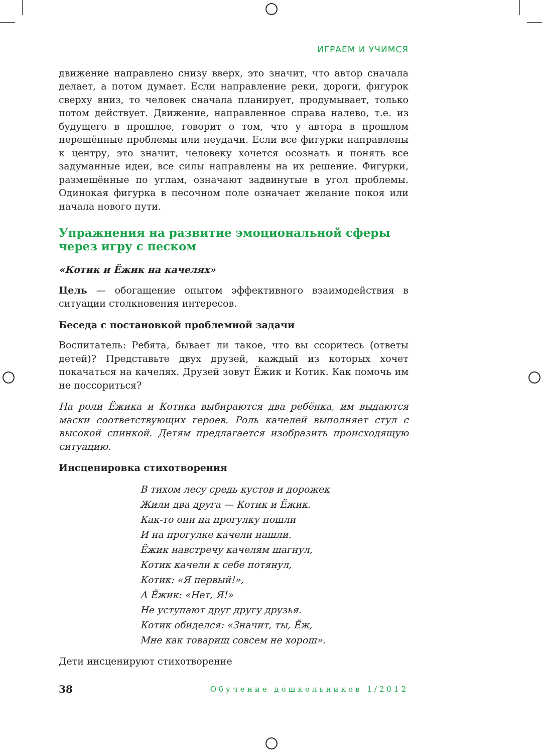ИГРАЕМ И УЧИМСЯ
движение направлено снизу вверх, это значит, что автор сначала делает, а потом думает. Если направление реки, дороги, фигурок сверху вниз, то человек сначала планирует, продумывает, только потом действует. Движение, направленное справа налево, т.е. из будущего в прошлое, говорит о том, что у автора в прошлом нерешённые проблемы или неудачи. Если все фигурки направлены к центру, это значит, человеку хочется осознать и понять все задуманные идеи, все силы направлены на их решение. Фигурки, размещённые по углам, означают задвинутые в угол проблемы. Одинокая фигурка в песочном поле означает желание покоя или начала нового пути.
Упражнения на развитие эмоциональной сферы через игру с песком
«Котик и Ёжик на качелях»
Цель — обогащение опытом эффективного взаимодействия в ситуации столкновения интересов.
Беседа с постановкой проблемной задачи
Воспитатель: Ребята, бывает ли такое, что вы ссоритесь (ответы детей)? Представьте двух друзей, каждый из которых хочет покачаться на качелях. Друзей зовут Ёжик и Котик. Как помочь им не поссориться?
На роли Ёжика и Котика выбираются два ребёнка, им выдаются маски соответствующих героев. Роль качелей выполняет стул с высокой спинкой. Детям предлагается изобразить происходящую ситуацию.
Инсценировка стихотворения
В тихом лесу средь кустов и дорожек
Жили два друга — Котик и Ёжик.
Как-то они на прогулку пошли
И на прогулке качели нашли.
Ёжик навстречу качелям шагнул,
Котик качели к себе потянул,
Котик: «Я первый!»,
А Ёжик: «Нет, Я!»
Не уступают друг другу друзья.
Котик обиделся: «Значит, ты, Ёж,
Мне как товарищ совсем не хорош».
Дети инсценируют стихотворение
38 Обучение дошкольников 1/2012